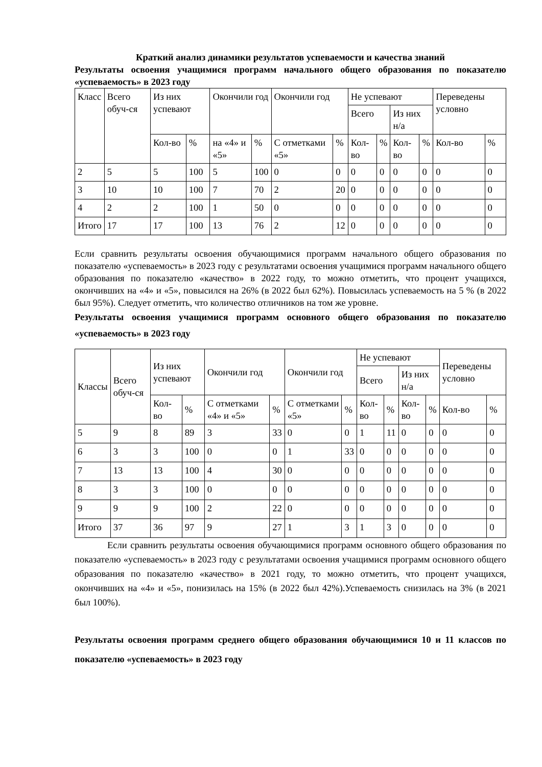Краткий анализ динамики результатов успеваемости и качества знаний
Результаты освоения учащимися программ начального общего образования по показателю «успеваемость» в 2023 году
| Класс | Всего обуч-ся | Из них успевают | | Окончили год | | Окончили год | | Не успевают | | | | Переведены условно | |
| --- | --- | --- | --- | --- | --- | --- | --- | --- | --- | --- | --- | --- | --- |
| | | | | | | | | Всего | | Из них н/а | | | |
| | | Кол-во | % | на «4» и «5» | % | С отметками «5» | % | Кол-во | % | Кол-во | % | Кол-во | % |
| 2 | 5 | 5 | 100 | 5 | 100 | 0 | 0 | 0 | 0 | 0 | 0 | 0 | 0 |
| 3 | 10 | 10 | 100 | 7 | 70 | 2 | 20 | 0 | 0 | 0 | 0 | 0 | 0 |
| 4 | 2 | 2 | 100 | 1 | 50 | 0 | 0 | 0 | 0 | 0 | 0 | 0 | 0 |
| Итого | 17 | 17 | 100 | 13 | 76 | 2 | 12 | 0 | 0 | 0 | 0 | 0 | 0 |
Если сравнить результаты освоения обучающимися программ начального общего образования по показателю «успеваемость» в 2023 году с результатами освоения учащимися программ начального общего образования по показателю «качество» в 2022 году, то можно отметить, что процент учащихся, окончивших на «4» и «5», повысился на 26% (в 2022 был 62%). Повысилась успеваемость на 5 % (в 2022 был 95%). Следует отметить, что количество отличников на том же уровне.
Результаты освоения учащимися программ основного общего образования по показателю «успеваемость» в 2023 году
| Классы | Всего обуч-ся | Из них успевают | | Окончили год | | Окончили год | | Не успевают | | | | Переведены условно | |
| --- | --- | --- | --- | --- | --- | --- | --- | --- | --- | --- | --- | --- | --- |
| | | | | | | | | Всего | | Из них н/а | | | |
| | | Кол-во | % | С отметками «4» и «5» | % | С отметками «5» | % | Кол-во | % | Кол-во | % | Кол-во | % |
| 5 | 9 | 8 | 89 | 3 | 33 | 0 | 0 | 1 | 11 | 0 | 0 | 0 | 0 |
| 6 | 3 | 3 | 100 | 0 | 0 | 1 | 33 | 0 | 0 | 0 | 0 | 0 | 0 |
| 7 | 13 | 13 | 100 | 4 | 30 | 0 | 0 | 0 | 0 | 0 | 0 | 0 | 0 |
| 8 | 3 | 3 | 100 | 0 | 0 | 0 | 0 | 0 | 0 | 0 | 0 | 0 | 0 |
| 9 | 9 | 9 | 100 | 2 | 22 | 0 | 0 | 0 | 0 | 0 | 0 | 0 | 0 |
| Итого | 37 | 36 | 97 | 9 | 27 | 1 | 3 | 1 | 3 | 0 | 0 | 0 | 0 |
Если сравнить результаты освоения обучающимися программ основного общего образования по показателю «успеваемость» в 2023 году с результатами освоения учащимися программ основного общего образования по показателю «качество» в 2021 году, то можно отметить, что процент учащихся, окончивших на «4» и «5», понизилась на 15% (в 2022 был 42%).Успеваемость снизилась на 3% (в 2021 был 100%).
Результаты освоения программ среднего общего образования обучающимися 10 и 11 классов по показателю «успеваемость» в 2023 году